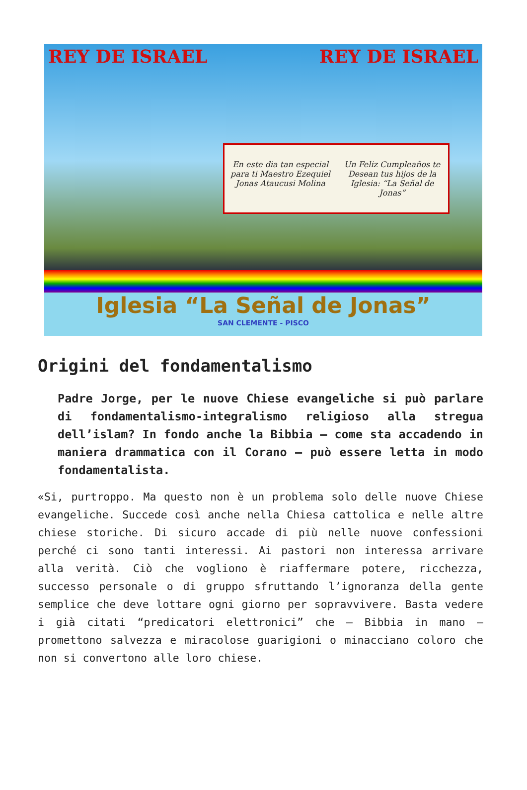REY DE ISRAEL REY DE ISRAEL
En este dia tan especial para ti Maestro Ezequiel Jonas Ataucusi Molina
Un Feliz Cumpleaños te Desean tus hijos de la Iglesia: “La Señal de Jonas”
Iglesia “La Señal de Jonas”
SAN CLEMENTE - PISCO
Origini del fondamentalismo
Padre Jorge, per le nuove Chiese evangeliche si può parlare di fondamentalismo-integralismo religioso alla stregua dell’islam? In fondo anche la Bibbia – come sta accadendo in maniera drammatica con il Corano – può essere letta in modo fondamentalista.
«Si, purtroppo. Ma questo non è un problema solo delle nuove Chiese evangeliche. Succede così anche nella Chiesa cattolica e nelle altre chiese storiche. Di sicuro accade di più nelle nuove confessioni perché ci sono tanti interessi. Ai pastori non interessa arrivare alla verità. Ciò che vogliono è riaffermare potere, ricchezza, successo personale o di gruppo sfruttando l’ignoranza della gente semplice che deve lottare ogni giorno per sopravvivere. Basta vedere i già citati “predicatori elettronici” che – Bibbia in mano – promettono salvezza e miracolose guarigioni o minacciano coloro che non si convertono alle loro chiese.